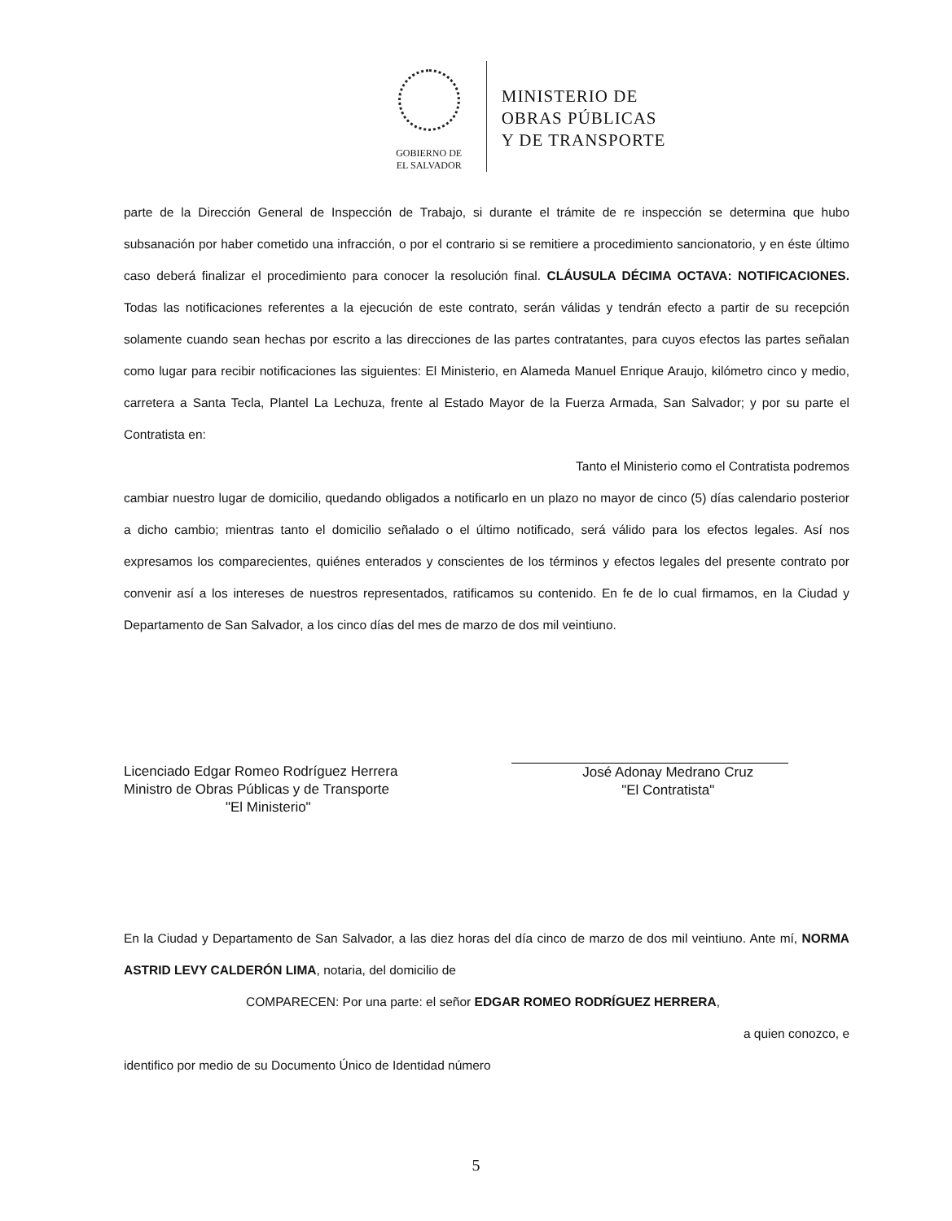GOBIERNO DE
EL SALVADOR
MINISTERIO DE
OBRAS PÚBLICAS
Y DE TRANSPORTE
parte de la Dirección General de Inspección de Trabajo, si durante el trámite de re inspección se determina que hubo subsanación por haber cometido una infracción, o por el contrario si se remitiere a procedimiento sancionatorio, y en éste último caso deberá finalizar el procedimiento para conocer la resolución final. CLÁUSULA DÉCIMA OCTAVA: NOTIFICACIONES. Todas las notificaciones referentes a la ejecución de este contrato, serán válidas y tendrán efecto a partir de su recepción solamente cuando sean hechas por escrito a las direcciones de las partes contratantes, para cuyos efectos las partes señalan como lugar para recibir notificaciones las siguientes: El Ministerio, en Alameda Manuel Enrique Araujo, kilómetro cinco y medio, carretera a Santa Tecla, Plantel La Lechuza, frente al Estado Mayor de la Fuerza Armada, San Salvador; y por su parte el Contratista en:
Tanto el Ministerio como el Contratista podremos
cambiar nuestro lugar de domicilio, quedando obligados a notificarlo en un plazo no mayor de cinco (5) días calendario posterior a dicho cambio; mientras tanto el domicilio señalado o el último notificado, será válido para los efectos legales. Así nos expresamos los comparecientes, quiénes enterados y conscientes de los términos y efectos legales del presente contrato por convenir así a los intereses de nuestros representados, ratificamos su contenido. En fe de lo cual firmamos, en la Ciudad y Departamento de San Salvador, a los cinco días del mes de marzo de dos mil veintiuno.
Licenciado Edgar Romeo Rodríguez Herrera
Ministro de Obras Públicas y de Transporte
"El Ministerio"
José Adonay Medrano Cruz
"El Contratista"
En la Ciudad y Departamento de San Salvador, a las diez horas del día cinco de marzo de dos mil veintiuno. Ante mí, NORMA ASTRID LEVY CALDERÓN LIMA, notaria, del domicilio de
COMPARECEN: Por una parte: el señor EDGAR ROMEO RODRÍGUEZ HERRERA,
a quien conozco, e
identifico por medio de su Documento Único de Identidad número
5